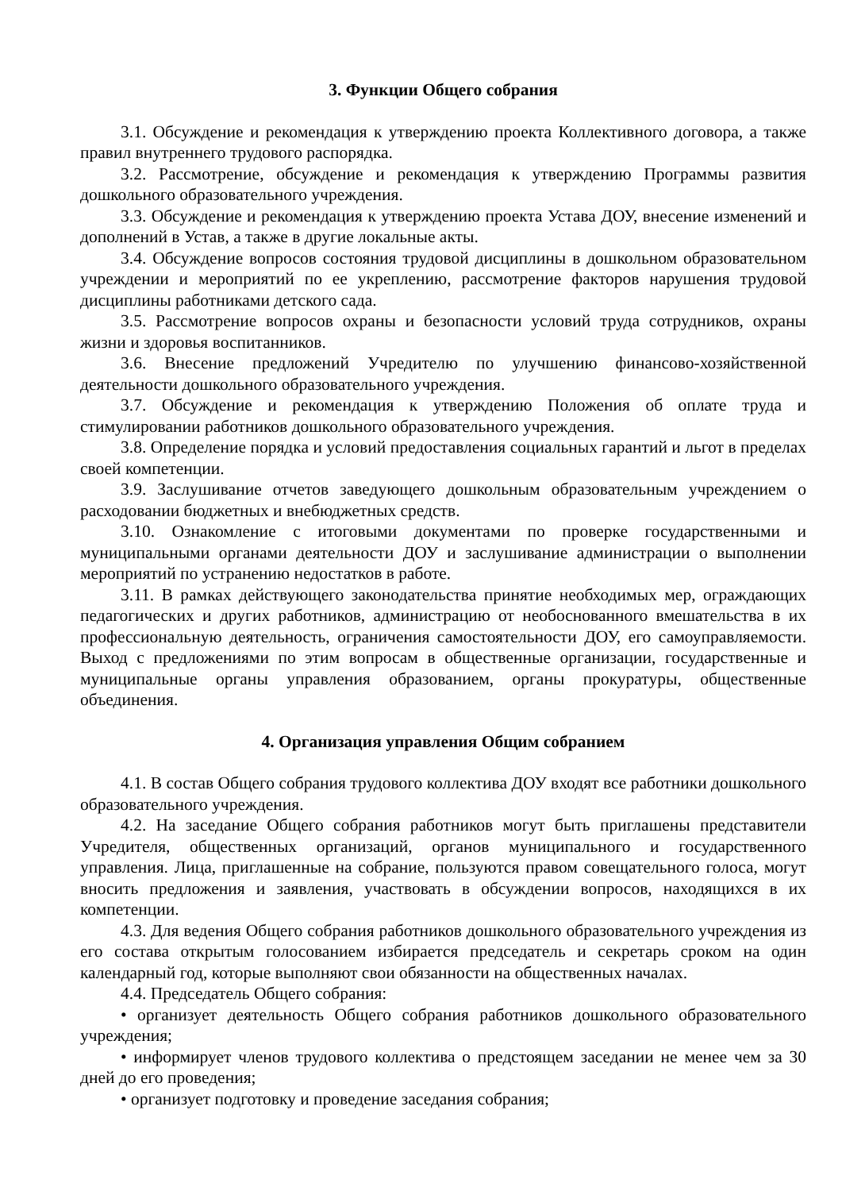3. Функции Общего собрания
3.1. Обсуждение и рекомендация к утверждению проекта Коллективного договора, а также правил внутреннего трудового распорядка.
3.2. Рассмотрение, обсуждение и рекомендация к утверждению Программы развития дошкольного образовательного учреждения.
3.3. Обсуждение и рекомендация к утверждению проекта Устава ДОУ, внесение изменений и дополнений в Устав, а также в другие локальные акты.
3.4. Обсуждение вопросов состояния трудовой дисциплины в дошкольном образовательном учреждении и мероприятий по ее укреплению, рассмотрение факторов нарушения трудовой дисциплины работниками детского сада.
3.5. Рассмотрение вопросов охраны и безопасности условий труда сотрудников, охраны жизни и здоровья воспитанников.
3.6. Внесение предложений Учредителю по улучшению финансово-хозяйственной деятельности дошкольного образовательного учреждения.
3.7. Обсуждение и рекомендация к утверждению Положения об оплате труда и стимулировании работников дошкольного образовательного учреждения.
3.8. Определение порядка и условий предоставления социальных гарантий и льгот в пределах своей компетенции.
3.9. Заслушивание отчетов заведующего дошкольным образовательным учреждением о расходовании бюджетных и внебюджетных средств.
3.10. Ознакомление с итоговыми документами по проверке государственными и муниципальными органами деятельности ДОУ и заслушивание администрации о выполнении мероприятий по устранению недостатков в работе.
3.11. В рамках действующего законодательства принятие необходимых мер, ограждающих педагогических и других работников, администрацию от необоснованного вмешательства в их профессиональную деятельность, ограничения самостоятельности ДОУ, его самоуправляемости. Выход с предложениями по этим вопросам в общественные организации, государственные и муниципальные органы управления образованием, органы прокуратуры, общественные объединения.
4. Организация управления Общим собранием
4.1. В состав Общего собрания трудового коллектива ДОУ входят все работники дошкольного образовательного учреждения.
4.2. На заседание Общего собрания работников могут быть приглашены представители Учредителя, общественных организаций, органов муниципального и государственного управления. Лица, приглашенные на собрание, пользуются правом совещательного голоса, могут вносить предложения и заявления, участвовать в обсуждении вопросов, находящихся в их компетенции.
4.3. Для ведения Общего собрания работников дошкольного образовательного учреждения из его состава открытым голосованием избирается председатель и секретарь сроком на один календарный год, которые выполняют свои обязанности на общественных началах.
4.4. Председатель Общего собрания:
• организует деятельность Общего собрания работников дошкольного образовательного учреждения;
• информирует членов трудового коллектива о предстоящем заседании не менее чем за 30 дней до его проведения;
• организует подготовку и проведение заседания собрания;